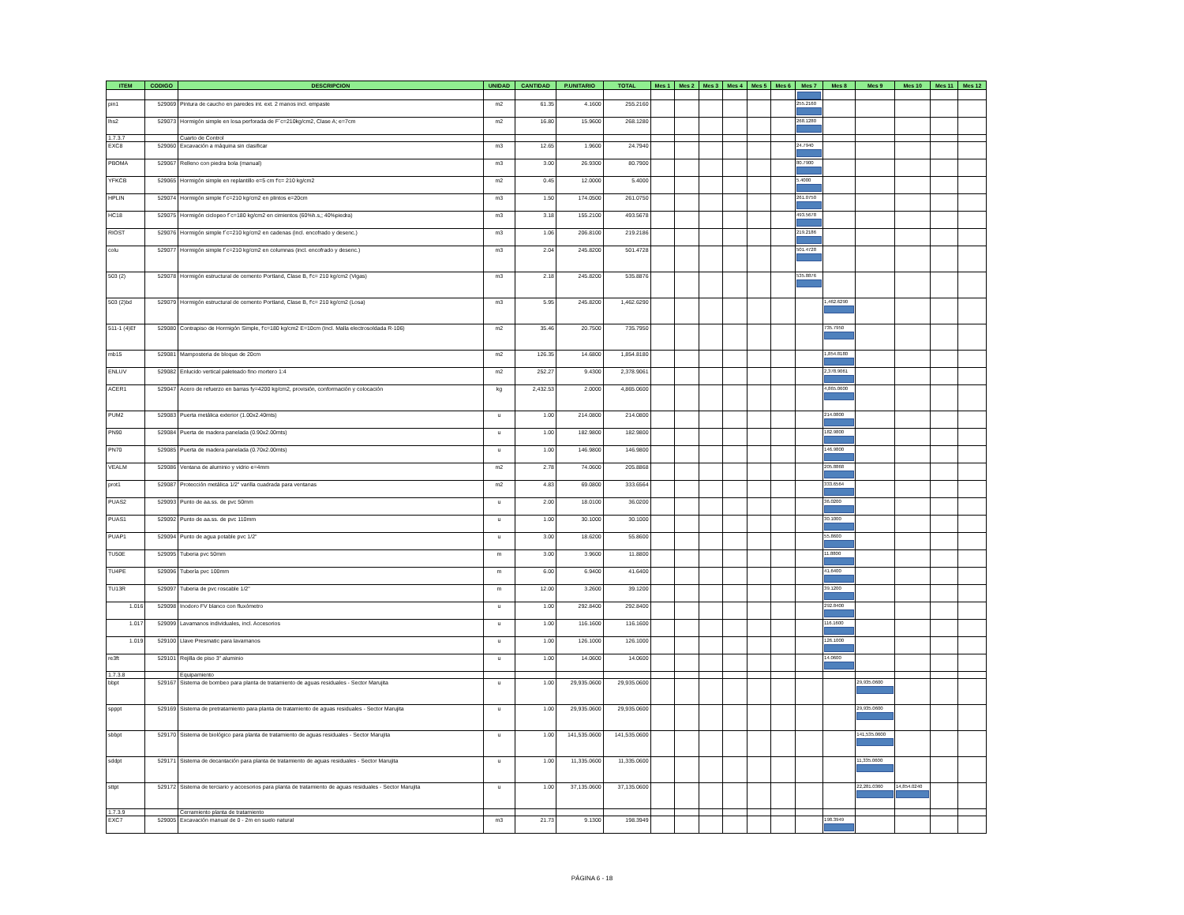| ITEM | CODIGO | DESCRIPCION | UNIDAD | CANTIDAD | P.UNITARIO | TOTAL | Mes 1 | Mes 2 | Mes 3 | Mes 4 | Mes 5 | Mes 6 | Mes 7 | Mes 8 | Mes 9 | Mes 10 | Mes 11 | Mes 12 |
| --- | --- | --- | --- | --- | --- | --- | --- | --- | --- | --- | --- | --- | --- | --- | --- | --- | --- | --- |
| pin1 | 529069 | Pintura de caucho en paredes int. ext. 2 manos incl. empaste | m2 | 61.35 | 4.1600 | 255.2160 | | | | | | | 255.2160 | | | | | |
| lhs2 | 529073 | Hormigón simple en losa perforada de F´c=210kg/cm2, Clase A; e=7cm | m2 | 16.80 | 15.9600 | 268.1280 | | | | | | | 268.1280 | | | | | |
| 1.7.3.7 | | Cuarto de Control | | | | | | | | | | | | | | | | |
| EXC8 | 529060 | Excavación a máquina sin clasificar | m3 | 12.65 | 1.9600 | 24.7940 | | | | | | | 24.7940 | | | | | |
| PBOMA | 529067 | Relleno con piedra bola (manual) | m3 | 3.00 | 26.9300 | 80.7900 | | | | | | | 80.7900 | | | | | |
| YFKCB | 529065 | Hormigón simple en replantillo e=5 cm f'c= 210 kg/cm2 | m2 | 0.45 | 12.0000 | 5.4000 | | | | | | | 5.4000 | | | | | |
| HPLIN | 529074 | Hormigón simple f´c=210 kg/cm2 en plintos e=20cm | m3 | 1.50 | 174.0500 | 261.0750 | | | | | | | 261.0750 | | | | | |
| HC18 | 529075 | Hormigón ciclopeo f´c=180 kg/cm2 en cimientos (60%h.s,; 40%piedra) | m3 | 3.18 | 155.2100 | 493.5678 | | | | | | | 493.5678 | | | | | |
| RIOST | 529076 | Hormigón simple f´c=210 kg/cm2 en cadenas (incl. encofrado y desenc.) | m3 | 1.06 | 206.8100 | 219.2186 | | | | | | | 219.2186 | | | | | |
| colu | 529077 | Hormigón simple f´c=210 kg/cm2 en columnas (incl. encofrado y desenc.) | m3 | 2.04 | 245.8200 | 501.4728 | | | | | | | 501.4728 | | | | | |
| 503 (2) | 529078 | Hormigón estructural de cemento Portland, Clase B, f'c= 210 kg/cm2 (Vigas) | m3 | 2.18 | 245.8200 | 535.8876 | | | | | | | 535.8876 | | | | | |
| 503 (2)bd | 529079 | Hormigón estructural de cemento Portland, Clase B, f'c= 210 kg/cm2 (Losa) | m3 | 5.95 | 245.8200 | 1,462.6290 | | | | | | | | 1,462.6290 | | | | |
| 511-1 (4)Ef | 529080 | Contrapiso de Hormigón Simple, f'c=180 kg/cm2 E=10cm (Incl. Malla electrosoldada R-106) | m2 | 35.46 | 20.7500 | 735.7950 | | | | | | | | 735.7950 | | | | |
| mb15 | 529081 | Mamposteria de bloque de 20cm | m2 | 126.35 | 14.6800 | 1,854.8180 | | | | | | | | 1,854.8180 | | | | |
| ENLUV | 529082 | Enlucido vertical paleteado fino mortero 1:4 | m2 | 252.27 | 9.4300 | 2,378.9061 | | | | | | | | 2,378.9061 | | | | |
| ACER1 | 529047 | Acero de refuerzo en barras fy=4200 kg/cm2, provisión, conformación y colocación | kg | 2,432.53 | 2.0000 | 4,865.0600 | | | | | | | | 4,865.0600 | | | | |
| PUM2 | 529083 | Puerta metálica exterior (1.00x2.40mts) | u | 1.00 | 214.0800 | 214.0800 | | | | | | | | 214.0800 | | | | |
| PN90 | 529084 | Puerta de madera panelada (0.90x2.00mts) | u | 1.00 | 182.9800 | 182.9800 | | | | | | | | 182.9800 | | | | |
| PN70 | 529085 | Puerta de madera panelada (0.70x2.00mts) | u | 1.00 | 146.9800 | 146.9800 | | | | | | | | 146.9800 | | | | |
| VEALM | 529086 | Ventana de aluminio y vidrio e=4mm | m2 | 2.78 | 74.0600 | 205.8868 | | | | | | | | 205.8868 | | | | |
| prot1 | 529087 | Protección metálica 1/2" varilla cuadrada para ventanas | m2 | 4.83 | 69.0800 | 333.6564 | | | | | | | | 333.6564 | | | | |
| PUAS2 | 529093 | Punto de aa.ss. de pvc 50mm | u | 2.00 | 18.0100 | 36.0200 | | | | | | | | 36.0200 | | | | |
| PUAS1 | 529092 | Punto de aa.ss. de pvc 110mm | u | 1.00 | 30.1000 | 30.1000 | | | | | | | | 30.1000 | | | | |
| PUAP1 | 529094 | Punto de agua potable pvc 1/2" | u | 3.00 | 18.6200 | 55.8600 | | | | | | | | 55.8600 | | | | |
| TU50E | 529095 | Tuberia pvc 50mm | m | 3.00 | 3.9600 | 11.8800 | | | | | | | | 11.8800 | | | | |
| TU4PE | 529096 | Tubería pvc 100mm | m | 6.00 | 6.9400 | 41.6400 | | | | | | | | 41.6400 | | | | |
| TU13R | 529097 | Tuberia de pvc roscable 1/2" | m | 12.00 | 3.2600 | 39.1200 | | | | | | | | 39.1200 | | | | |
| 1.016 | 529098 | Inodoro FV blanco con fluxómetro | u | 1.00 | 292.8400 | 292.8400 | | | | | | | | 292.8400 | | | | |
| 1.017 | 529099 | Lavamanos individuales, incl. Accesorios | u | 1.00 | 116.1600 | 116.1600 | | | | | | | | 116.1600 | | | | |
| 1.019 | 529100 | Llave Presmatic para lavamanos | u | 1.00 | 126.1000 | 126.1000 | | | | | | | | 126.1000 | | | | |
| re3ft | 529101 | Rejilla de piso 3" aluminio | u | 1.00 | 14.0600 | 14.0600 | | | | | | | | 14.0600 | | | | |
| 1.7.3.8 | | Equipamiento | | | | | | | | | | | | | | | | |
| bbpt | 529167 | Sistema de bombeo para planta de tratamiento de aguas residuales - Sector Marujita | u | 1.00 | 29,935.0600 | 29,935.0600 | | | | | | | | | 29,935.0600 | | | |
| spppt | 529169 | Sistema de pretratamiento para planta de tratamiento de aguas residuales - Sector Marujita | u | 1.00 | 29,935.0600 | 29,935.0600 | | | | | | | | | 29,935.0600 | | | |
| sbbpt | 529170 | Sistema de biológico para planta de tratamiento de aguas residuales - Sector Marujita | u | 1.00 | 141,535.0600 | 141,535.0600 | | | | | | | | | 141,535.0600 | | | |
| sddpt | 529171 | Sistema de decantación para planta de tratamiento de aguas residuales - Sector Marujita | u | 1.00 | 11,335.0600 | 11,335.0600 | | | | | | | | | 11,335.0600 | | | |
| sttpt | 529172 | Sistema de terciario y accesorios para planta de tratamiento de aguas residuales - Sector Marujita | u | 1.00 | 37,135.0600 | 37,135.0600 | | | | | | | | | 22,281.0360 | 14,854.0240 | | |
| 1.7.3.9 | | Cerramiento planta de tratamiento | | | | | | | | | | | | | | | | |
| EXC7 | 529005 | Excavación manual de 0 - 2m en suelo natural | m3 | 21.73 | 9.1300 | 198.3949 | | | | | | | | 198.3949 | | | | |
PÁGINA 6 - 18